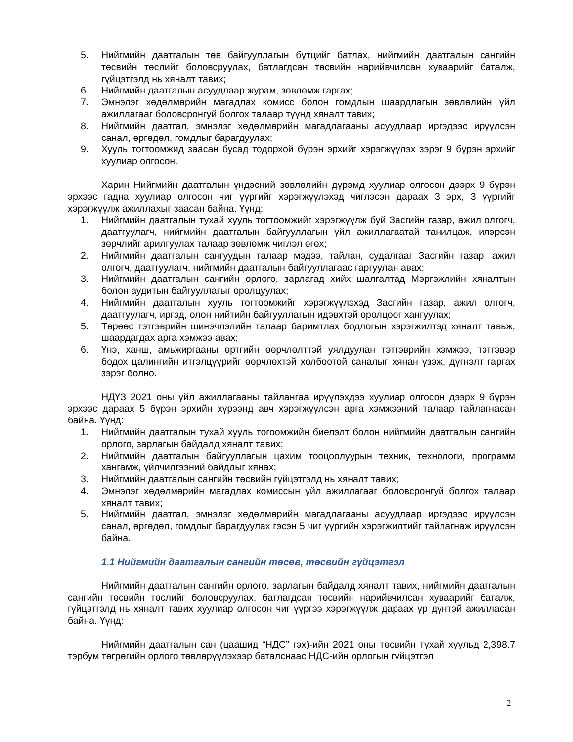5. Нийгмийн даатгалын төв байгууллагын бүтцийг батлах, нийгмийн даатгалын сангийн төсвийн төслийг боловсруулах, батлагдсан төсвийн нарийвчилсан хуваарийг баталж, гүйцэтгэлд нь хяналт тавих;
6. Нийгмийн даатгалын асуудлаар журам, зөвлөмж гаргах;
7. Эмнэлэг хөдөлмөрийн магадлах комисс болон гомдлын шаардлагын зөвлөлийн үйл ажиллагааг боловсронгуй болгох талаар түүнд хяналт тавих;
8. Нийгмийн даатгал, эмнэлэг хөдөлмөрийн магадлагааны асуудлаар иргэдээс ирүүлсэн санал, өргөдөл, гомдлыг барагдуулах;
9. Хууль тогтоомжид заасан бусад тодорхой бүрэн эрхийг хэрэгжүүлэх зэрэг 9 бүрэн эрхийг хуулиар олгосон.
Харин Нийгмийн даатгалын үндэсний зөвлөлийн дүрэмд хуулиар олгосон дээрх 9 бүрэн эрхээс гадна хуулиар олгосон чиг үүргийг хэрэгжүүлэхэд чиглэсэн дараах 3 эрх, 3 үүргийг хэрэгжүүлж ажиллахыг заасан байна. Үүнд:
1. Нийгмийн даатгалын тухай хууль тогтоомжийг хэрэгжүүлж буй Засгийн газар, ажил олгогч, даатгуулагч, нийгмийн даатгалын байгууллагын үйл ажиллагаатай танилцаж, илэрсэн зөрчлийг арилгуулах талаар зөвлөмж чиглэл өгөх;
2. Нийгмийн даатгалын сангуудын талаар мэдээ, тайлан, судалгааг Засгийн газар, ажил олгогч, даатгуулагч, нийгмийн даатгалын байгууллагаас гаргуулан авах;
3. Нийгмийн даатгалын сангийн орлого, зарлагад хийх шалгалтад Мэргэжлийн хяналтын болон аудитын байгууллагыг оролцуулах;
4. Нийгмийн даатгалын хууль тогтоомжийг хэрэгжүүлэхэд Засгийн газар, ажил олгогч, даатгуулагч, иргэд, олон нийтийн байгууллагын идэвхтэй оролцоог хангуулах;
5. Төрөөс тэтгэврийн шинэчлэлийн талаар баримтлах бодлогын хэрэгжилтэд хяналт тавьж, шаардагдах арга хэмжээ авах;
6. Үнэ, ханш, амьжиргааны өртгийн өөрчлөлттэй уялдуулан тэтгэврийн хэмжээ, тэтгэвэр бодох цалингийн итгэлцүүрийг өөрчлөхтэй холбоотой саналыг хянан үзэж, дүгнэлт гаргах зэрэг болно.
НДҮЗ 2021 оны үйл ажиллагааны тайлангаа ирүүлэхдээ хуулиар олгосон дээрх 9 бүрэн эрхээс дараах 5 бүрэн эрхийн хүрээнд авч хэрэгжүүлсэн арга хэмжээний талаар тайлагнасан байна. Үүнд:
1. Нийгмийн даатгалын тухай хууль тогоомжийн биелэлт болон нийгмийн даатгалын сангийн орлого, зарлагын байдалд хяналт тавих;
2. Нийгмийн даатгалын байгууллагын цахим тооцоолуурын техник, технологи, программ хангамж, үйлчилгээний байдлыг хянах;
3. Нийгмийн даатгалын сангийн төсвийн гүйцэтгэлд нь хяналт тавих;
4. Эмнэлэг хөдөлмөрийн магадлах комиссын үйл ажиллагааг боловсронгуй болгох талаар хяналт тавих;
5. Нийгмийн даатгал, эмнэлэг хөдөлмөрийн магадлагааны асуудлаар иргэдээс ирүүлсэн санал, өргөдөл, гомдлыг барагдуулах гэсэн 5 чиг үүргийн хэрэгжилтийг тайлагнаж ирүүлсэн байна.
1.1 Нийгмийн даатгалын сангийн төсөв, төсвийн гүйцэтгэл
Нийгмийн даатгалын сангийн орлого, зарлагын байдалд хяналт тавих, нийгмийн даатгалын сангийн төсвийн төслийг боловсруулах, батлагдсан төсвийн нарийвчилсан хуваарийг баталж, гүйцэтгэлд нь хяналт тавих хуулиар олгосон чиг үүргээ хэрэгжүүлж дараах үр дүнтэй ажилласан байна. Үүнд:
Нийгмийн даатгалын сан (цаашид “НДС” гэх)-ийн 2021 оны төсвийн тухай хуульд 2,398.7 тэрбум төгрөгийн орлого төвлөрүүлэхээр баталснаас НДС-ийн орлогын гүйцэтгэл
2